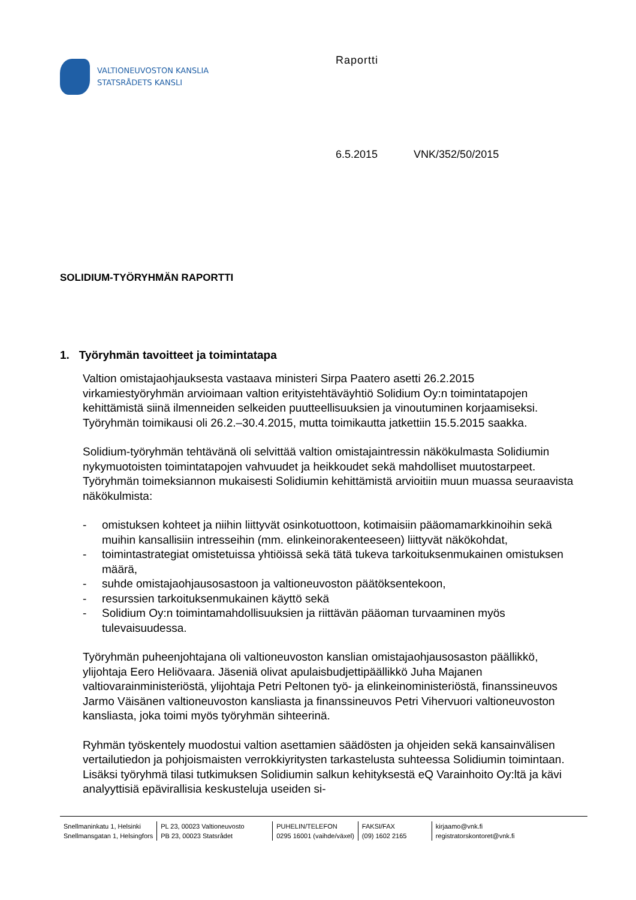VALTIONEUVOSTON KANSLIA
STATSRÅDETS KANSLI
Raportti
6.5.2015 VNK/352/50/2015
SOLIDIUM-TYÖRYHMÄN RAPORTTI
1. Työryhmän tavoitteet ja toimintatapa
Valtion omistajaohjauksesta vastaava ministeri Sirpa Paatero asetti 26.2.2015 virkamiestyöryhmän arvioimaan valtion erityistehtäväyhtiö Solidium Oy:n toimintatapojen kehittämistä siinä ilmenneiden selkeiden puutteellisuuksien ja vinoutuminen korjaamiseksi. Työryhmän toimikausi oli 26.2.–30.4.2015, mutta toimikautta jatkettiin 15.5.2015 saakka.
Solidium-työryhmän tehtävänä oli selvittää valtion omistajaintressin näkökulmasta Solidiumin nykymuotoisten toimintatapojen vahvuudet ja heikkoudet sekä mahdolliset muutostarpeet. Työryhmän toimeksiannon mukaisesti Solidiumin kehittämistä arvioitiin muun muassa seuraavista näkökulmista:
- omistuksen kohteet ja niihin liittyvät osinkotuottoon, kotimaisiin pääomamarkkinoihin sekä muihin kansallisiin intresseihin (mm. elinkeinorakenteeseen) liittyvät näkökohdat,
- toimintastrategiat omistetuissa yhtiöissä sekä tätä tukeva tarkoituksenmukainen omistuksen määrä,
- suhde omistajaohjausosastoon ja valtioneuvoston päätöksentekoon,
- resurssien tarkoituksenmukainen käyttö sekä
- Solidium Oy:n toimintamahdollisuuksien ja riittävän pääoman turvaaminen myös tulevaisuudessa.
Työryhmän puheenjohtajana oli valtioneuvoston kanslian omistajaohjausosaston päällikkö, ylijohtaja Eero Heliövaara. Jäseniä olivat apulaisbudjettipäällikkö Juha Majanen valtiovarainministeriöstä, ylijohtaja Petri Peltonen työ- ja elinkeinoministeriöstä, finanssineuvos Jarmo Väisänen valtioneuvoston kansliasta ja finanssineuvos Petri Vihervuori valtioneuvoston kansliasta, joka toimi myös työryhmän sihteerinä.
Ryhmän työskentely muodostui valtion asettamien säädösten ja ohjeiden sekä kansainvälisen vertailutiedon ja pohjoismaisten verrokkiyritysten tarkastelusta suhteessa Solidiumin toimintaan. Lisäksi työryhmä tilasi tutkimuksen Solidiumin salkun kehityksestä eQ Varainhoito Oy:ltä ja kävi analyyttisiä epävirallisia keskusteluja useiden si-
Snellmaninkatu 1, Helsinki
Snellmansgatan 1, Helsingfors
PL 23, 00023 Valtioneuvosto
PB 23, 00023 Statsrådet
PUHELIN/TELEFON
0295 16001 (vaihde/växel)
FAKSI/FAX
(09) 1602 2165
kirjaamo@vnk.fi
registratorskontoret@vnk.fi